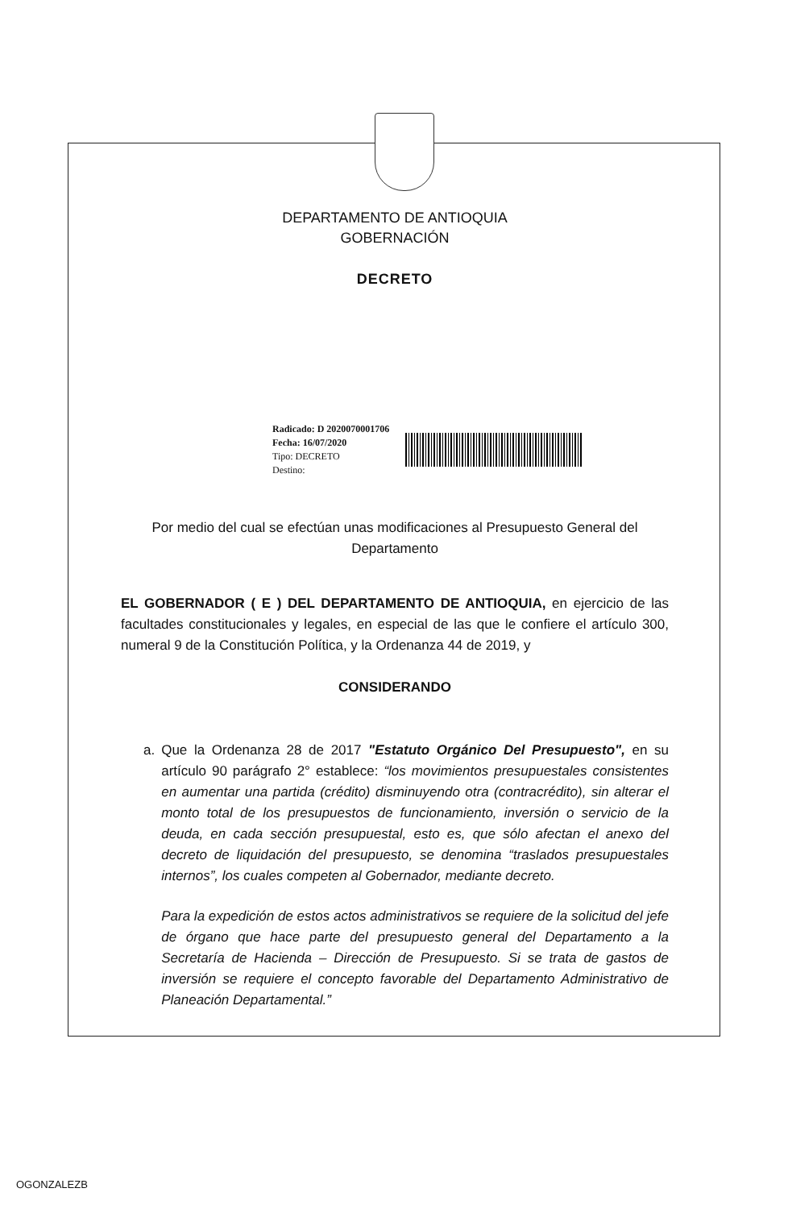DEPARTAMENTO DE ANTIOQUIA
GOBERNACIÓN
DECRETO
Radicado: D 2020070001706
Fecha: 16/07/2020
Tipo: DECRETO
Destino:
Por medio del cual se efectúan unas modificaciones al Presupuesto General del Departamento
EL GOBERNADOR ( E ) DEL DEPARTAMENTO DE ANTIOQUIA, en ejercicio de las facultades constitucionales y legales, en especial de las que le confiere el artículo 300, numeral 9 de la Constitución Política, y la Ordenanza 44 de 2019, y
CONSIDERANDO
a. Que la Ordenanza 28 de 2017 "Estatuto Orgánico Del Presupuesto", en su artículo 90 parágrafo 2° establece: “los movimientos presupuestales consistentes en aumentar una partida (crédito) disminuyendo otra (contracrédito), sin alterar el monto total de los presupuestos de funcionamiento, inversión o servicio de la deuda, en cada sección presupuestal, esto es, que sólo afectan el anexo del decreto de liquidación del presupuesto, se denomina “traslados presupuestales internos”, los cuales competen al Gobernador, mediante decreto.
Para la expedición de estos actos administrativos se requiere de la solicitud del jefe de órgano que hace parte del presupuesto general del Departamento a la Secretaría de Hacienda – Dirección de Presupuesto. Si se trata de gastos de inversión se requiere el concepto favorable del Departamento Administrativo de Planeación Departamental.”
OGONZALEZB